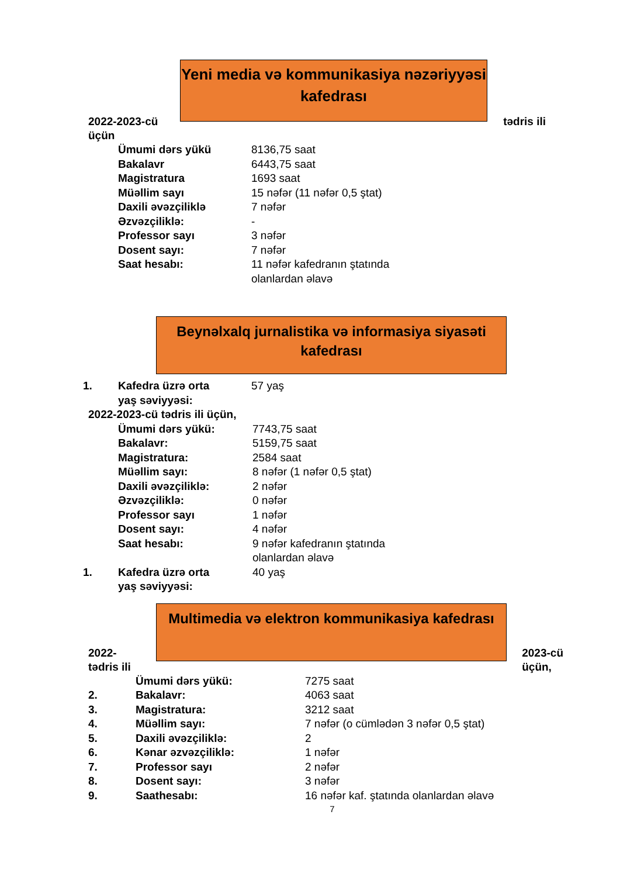Yeni media və kommunikasiya nəzəriyyəsi kafedrası
2022-2023-cü
üçün tədris ili
Ümumi dərs yükü 8136,75 saat
Bakalavr 6443,75 saat
Magistratura 1693 saat
Müəllim sayı 15 nəfər (11 nəfər 0,5 ştat)
Daxili əvəzçiliklə 7 nəfər
Əzvəzçiliklə: -
Professor sayı 3 nəfər
Dosent sayı: 7 nəfər
Saat hesabı: 11 nəfər kafedranın ştatında
olanlardan əlavə
Beynəlxalq jurnalistika və informasiya siyasəti kafedrası
1. Kafedra üzrə orta
yaş səviyyəsi: 57 yaş
2022-2023-cü tədris ili üçün,
Ümumi dərs yükü: 7743,75 saat
Bakalavr: 5159,75 saat
Magistratura: 2584 saat
Müəllim sayı: 8 nəfər (1 nəfər 0,5 ştat)
Daxili əvəzçiliklə: 2 nəfər
Əzvəzçiliklə: 0 nəfər
Professor sayı 1 nəfər
Dosent sayı: 4 nəfər
Saat hesabı: 9 nəfər kafedranın ştatında
olanlardan əlavə
1. Kafedra üzrə orta
yaş səviyyəsi: 40 yaş
Multimedia və elektron kommunikasiya kafedrası
2022-
tədris ili 2023-cü
üçün,
Ümumi dərs yükü: 7275 saat
2. Bakalavr: 4063 saat
3. Magistratura: 3212 saat
4. Müəllim sayı: 7 nəfər (o cümlədən 3 nəfər 0,5 ştat)
5. Daxili əvəzçiliklə: 2
6. Kənar əzvəzçiliklə: 1 nəfər
7. Professor sayı 2 nəfər
8. Dosent sayı: 3 nəfər
9. Saathesabı: 16 nəfər kaf. ştatında olanlardan əlavə
7